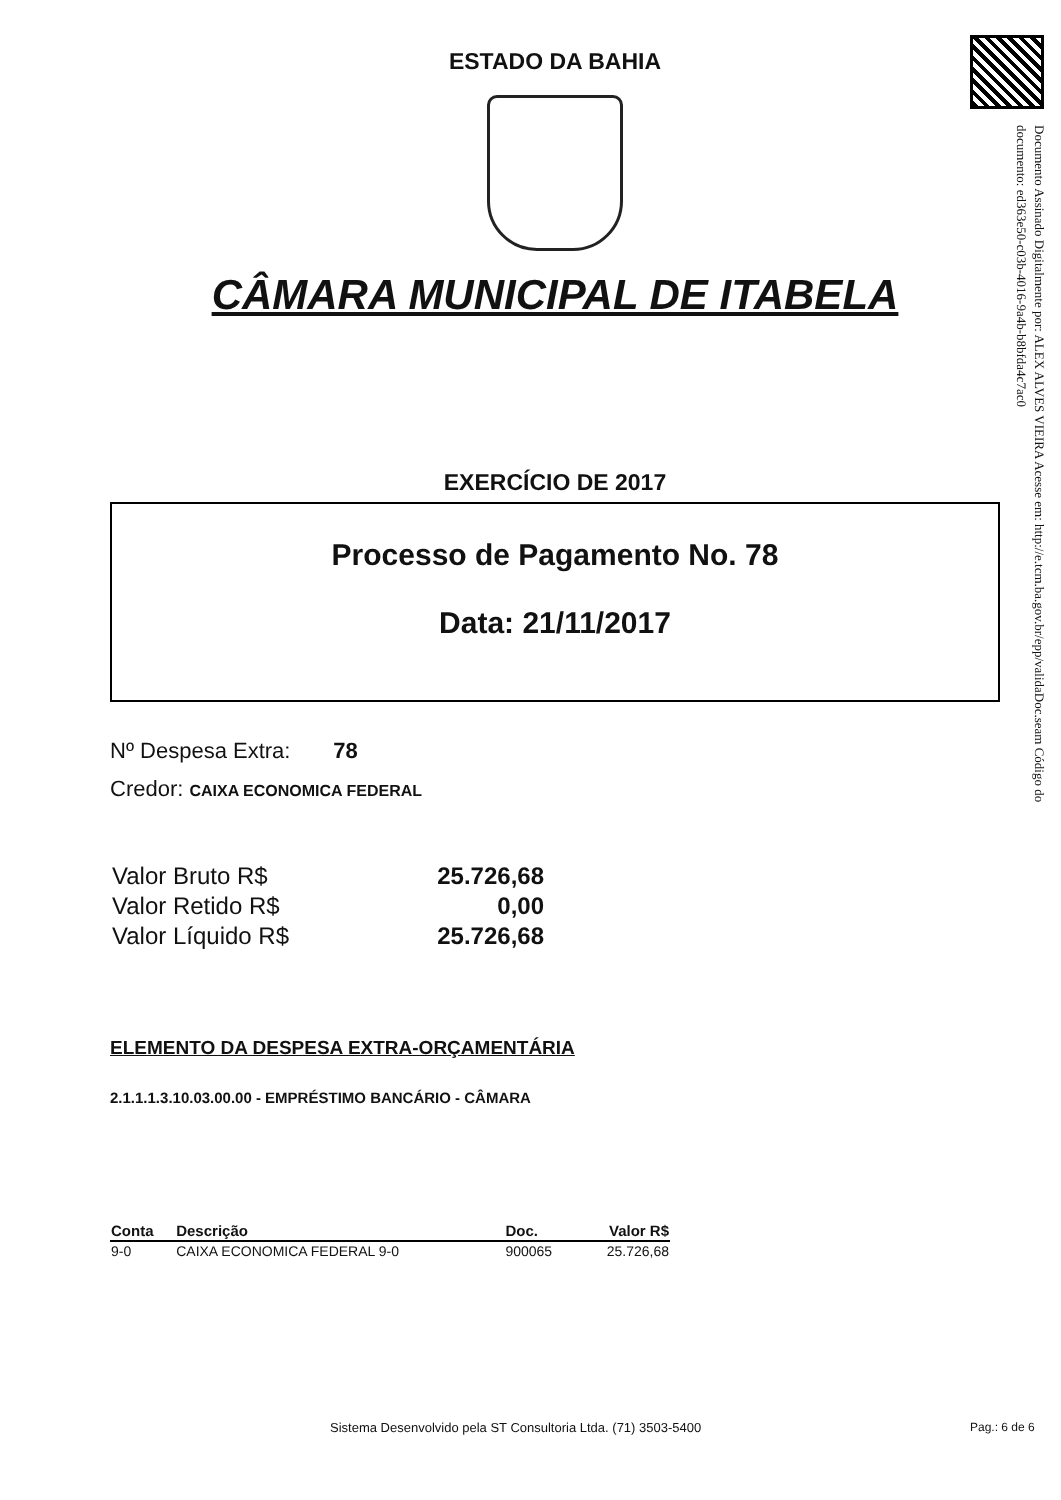Documento Assinado Digitalmente por: ALEX ALVES VIEIRA Acesse em: http://e.tcm.ba.gov.br/epp/validaDoc.seam Código do documento: ed363e50-c03b-4016-9a4b-b8bfda4c7ac0
ESTADO DA BAHIA
CÂMARA MUNICIPAL DE ITABELA
EXERCÍCIO DE 2017
Processo de Pagamento No. 78
Data: 21/11/2017
Nº Despesa Extra: 78
Credor: CAIXA ECONOMICA FEDERAL
| Valor Bruto R$ | 25.726,68 |
| Valor Retido R$ | 0,00 |
| Valor Líquido R$ | 25.726,68 |
ELEMENTO DA DESPESA EXTRA-ORÇAMENTÁRIA
2.1.1.1.3.10.03.00.00 - EMPRÉSTIMO BANCÁRIO - CÂMARA
| Conta | Descrição | Doc. | Valor R$ |
| --- | --- | --- | --- |
| 9-0 | CAIXA ECONOMICA FEDERAL 9-0 | 900065 | 25.726,68 |
Sistema Desenvolvido pela ST Consultoria Ltda. (71) 3503-5400
Pag.: 6 de 6